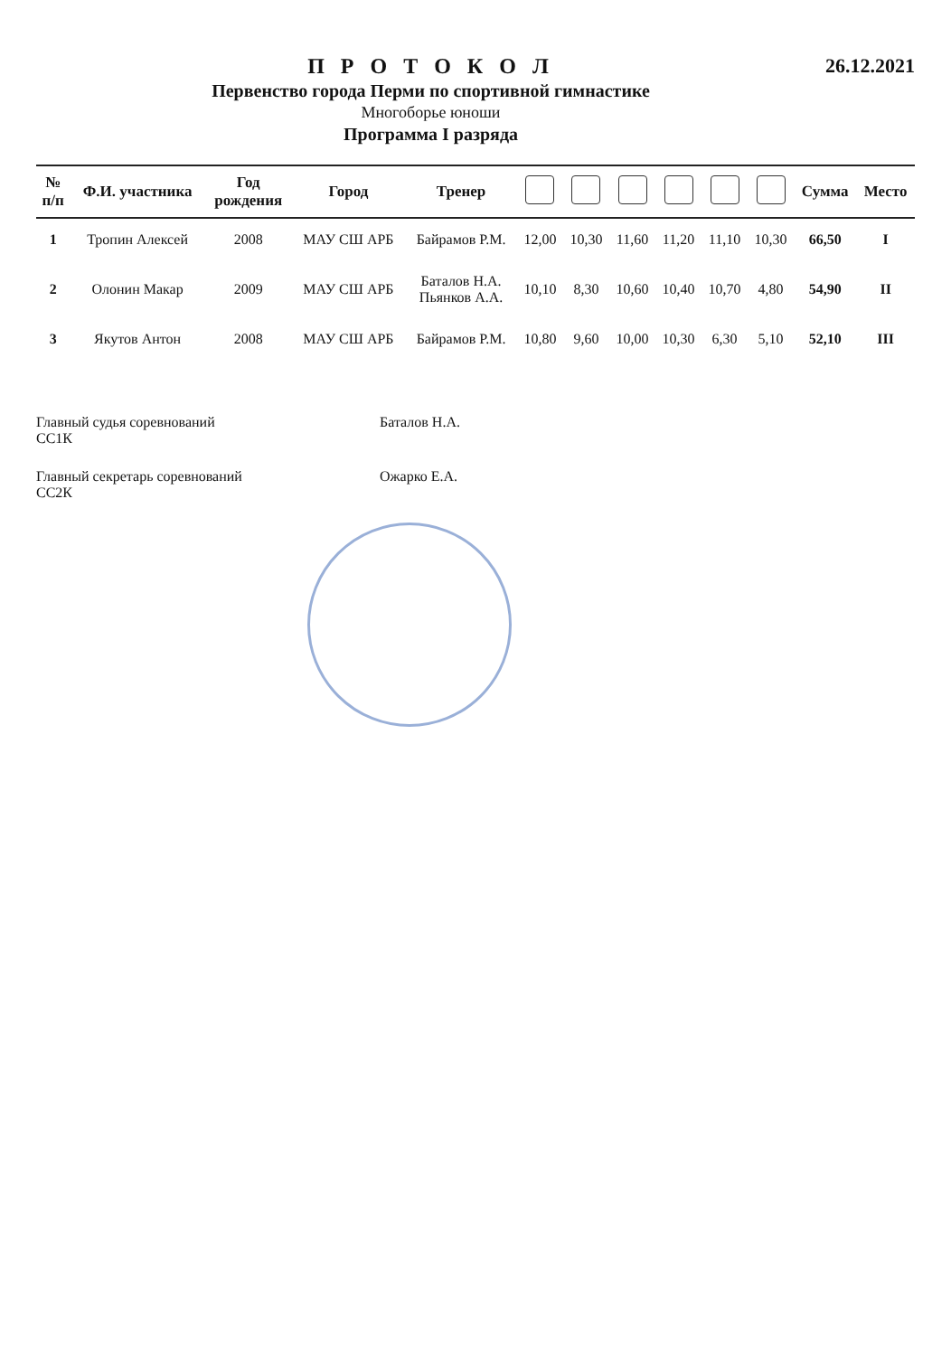П Р О Т О К О Л
Первенство города Перми по спортивной гимнастике
Многоборье юноши
Программа I разряда
26.12.2021
| № п/п | Ф.И. участника | Год рождения | Город | Тренер | | | | | | | Сумма | Место |
| --- | --- | --- | --- | --- | --- | --- | --- | --- | --- | --- | --- | --- |
| 1 | Тропин Алексей | 2008 | МАУ СШ АРБ | Байрамов Р.М. | 12,00 | 10,30 | 11,60 | 11,20 | 11,10 | 10,30 | 66,50 | I |
| 2 | Олонин Макар | 2009 | МАУ СШ АРБ | Баталов Н.А. Пьянков А.А. | 10,10 | 8,30 | 10,60 | 10,40 | 10,70 | 4,80 | 54,90 | II |
| 3 | Якутов Антон | 2008 | МАУ СШ АРБ | Байрамов Р.М. | 10,80 | 9,60 | 10,00 | 10,30 | 6,30 | 5,10 | 52,10 | III |
Главный судья соревнований
СС1К Баталов Н.А.
Главный секретарь соревнований
СС2К Ожарко Е.А.